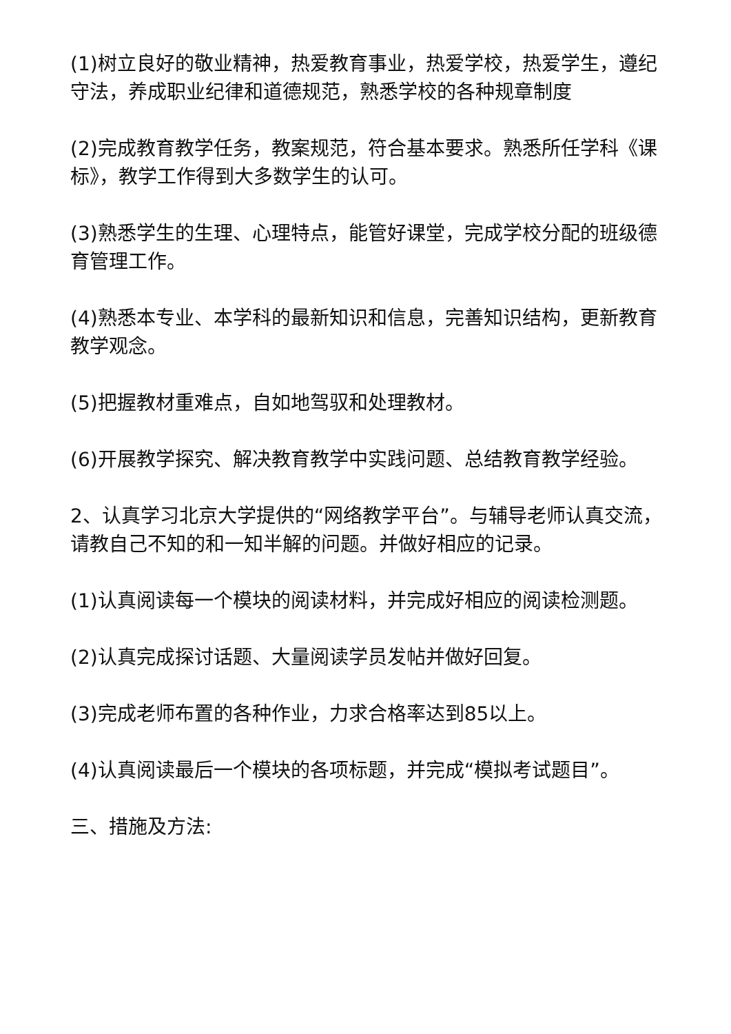(1)树立良好的敬业精神，热爱教育事业，热爱学校，热爱学生，遵纪守法，养成职业纪律和道德规范，熟悉学校的各种规章制度
(2)完成教育教学任务，教案规范，符合基本要求。熟悉所任学科《课标》，教学工作得到大多数学生的认可。
(3)熟悉学生的生理、心理特点，能管好课堂，完成学校分配的班级德育管理工作。
(4)熟悉本专业、本学科的最新知识和信息，完善知识结构，更新教育教学观念。
(5)把握教材重难点，自如地驾驭和处理教材。
(6)开展教学探究、解决教育教学中实践问题、总结教育教学经验。
2、认真学习北京大学提供的“网络教学平台”。与辅导老师认真交流，请教自己不知的和一知半解的问题。并做好相应的记录。
(1)认真阅读每一个模块的阅读材料，并完成好相应的阅读检测题。
(2)认真完成探讨话题、大量阅读学员发帖并做好回复。
(3)完成老师布置的各种作业，力求合格率达到85以上。
(4)认真阅读最后一个模块的各项标题，并完成“模拟考试题目”。
三、措施及方法: